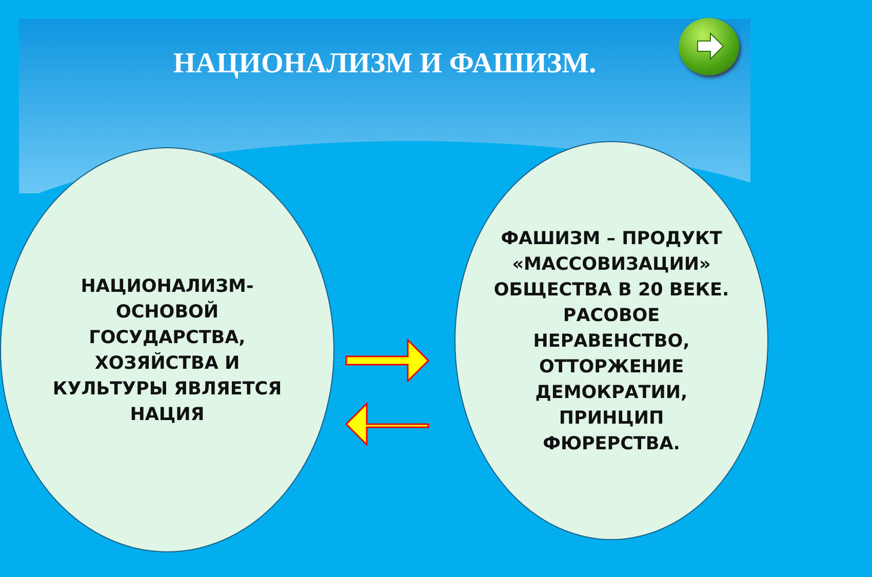НАЦИОНАЛИЗМ И ФАШИЗМ.
НАЦИОНАЛИЗМ-
ОСНОВОЙ
ГОСУДАРСТВА,
ХОЗЯЙСТВА И
КУЛЬТУРЫ ЯВЛЯЕТСЯ
НАЦИЯ
ФАШИЗМ – ПРОДУКТ
«МАССОВИЗАЦИИ»
ОБЩЕСТВА В 20 ВЕКЕ.
РАСОВОЕ
НЕРАВЕНСТВО,
ОТТОРЖЕНИЕ
ДЕМОКРАТИИ,
ПРИНЦИП
ФЮРЕРСТВА.